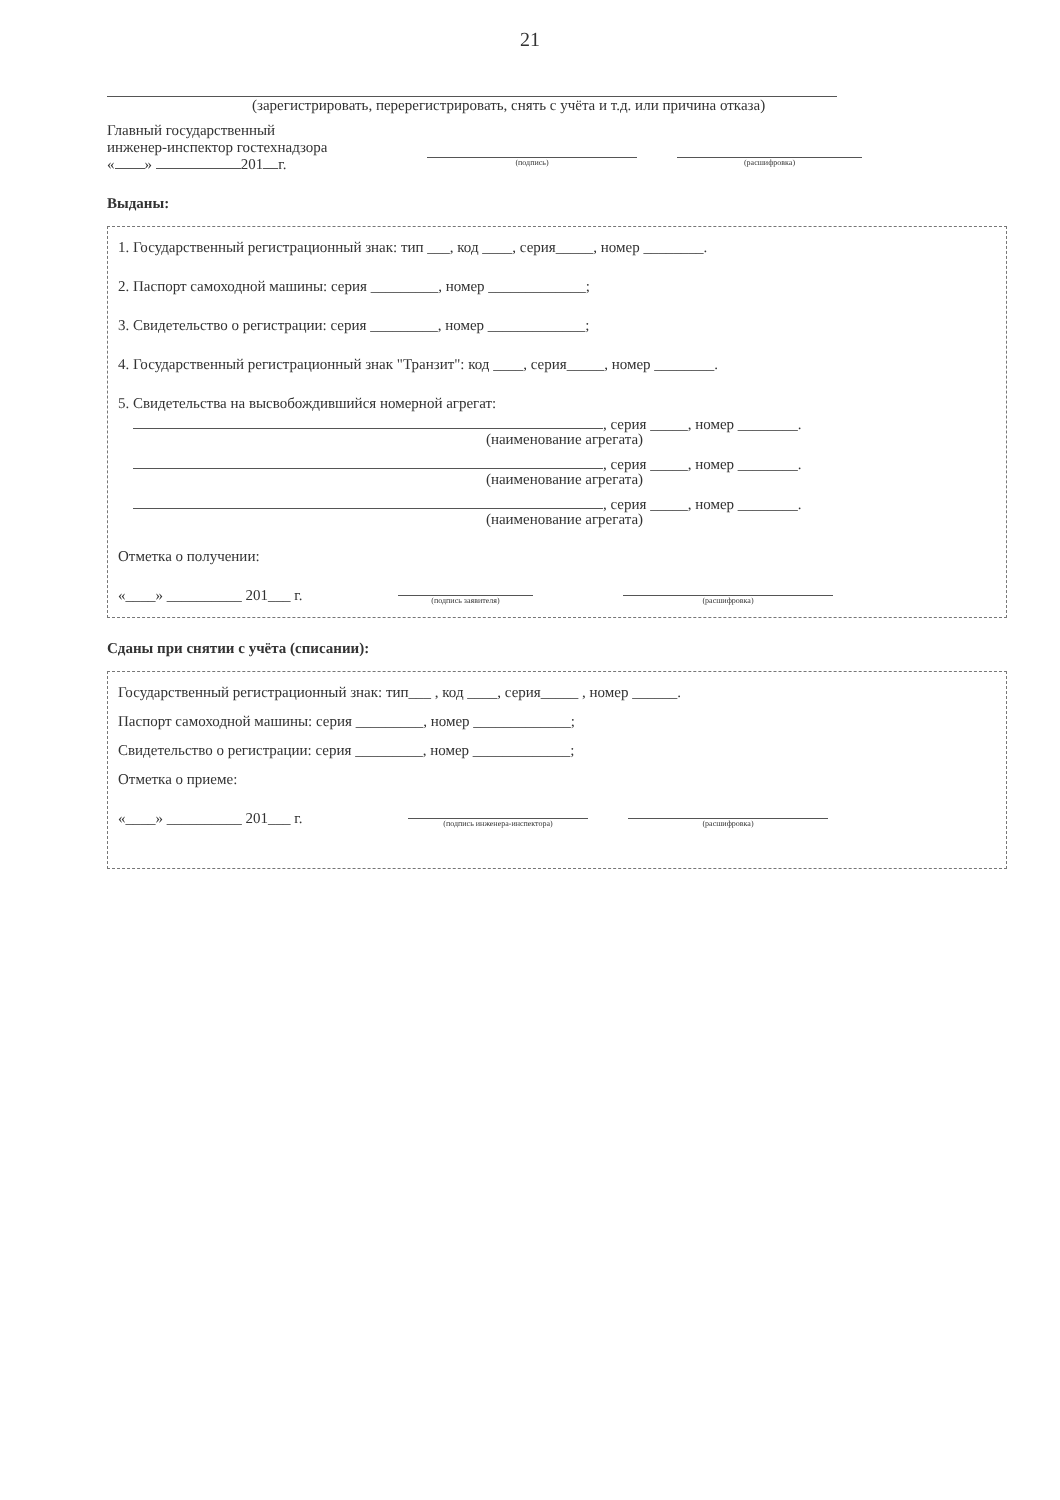21
(зарегистрировать, перерегистрировать, снять с учёта и т.д. или причина отказа)
Главный государственный
инженер-инспектор гостехнадзора
« » 201 г.
(подпись) (расшифровка)
Выданы:
1. Государственный регистрационный знак: тип ___, код ____, серия_____, номер ________.
2. Паспорт самоходной машины: серия _________, номер _____________;
3. Свидетельство о регистрации: серия _________, номер _____________;
4. Государственный регистрационный знак "Транзит": код ____, серия_____, номер ________.
5. Свидетельства на высвобождившийся номерной агрегат:
, серия _____, номер ________.
(наименование агрегата)
, серия _____, номер ________.
(наименование агрегата)
, серия _____, номер ________.
(наименование агрегата)
Отметка о получении:
«____» __________ 201___ г.
(подпись заявителя) (расшифровка)
Сданы при снятии с учёта (списании):
Государственный регистрационный знак: тип___ , код ____, серия_____ , номер ______.
Паспорт самоходной машины: серия _________, номер _____________;
Свидетельство о регистрации: серия _________, номер _____________;
Отметка о приеме:
«____» __________ 201___ г.
(подпись инженера-инспектора) (расшифровка)